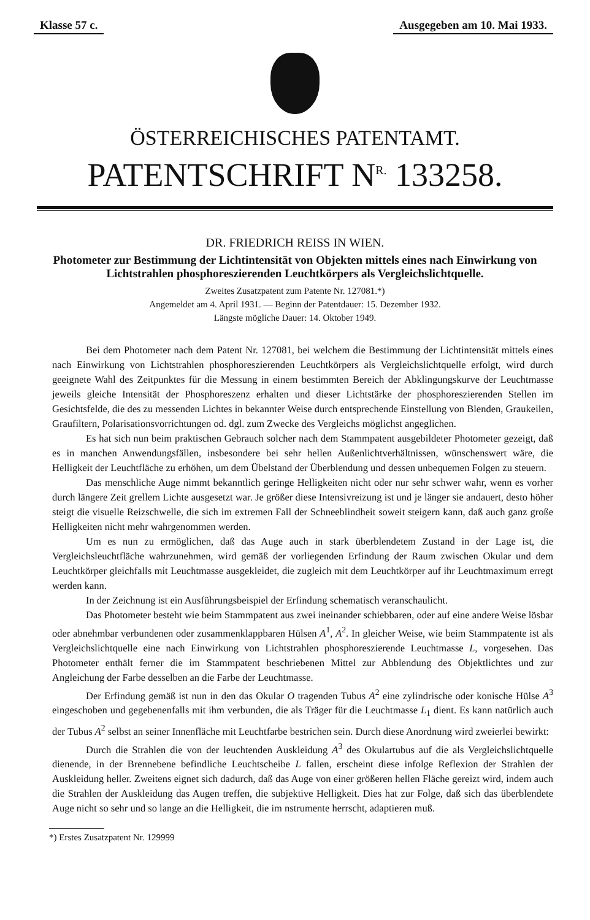Klasse 57 c. Ausgegeben am 10. Mai 1933.
ÖSTERREICHISCHES PATENTAMT.
PATENTSCHRIFT N<sup>R.</sup> 133258.
DR. FRIEDRICH REISS IN WIEN.
Photometer zur Bestimmung der Lichtintensität von Objekten mittels eines nach Einwirkung von Lichtstrahlen phosphoreszierenden Leuchtkörpers als Vergleichslichtquelle.
Zweites Zusatzpatent zum Patente Nr. 127081.*)
Angemeldet am 4. April 1931. — Beginn der Patentdauer: 15. Dezember 1932.
Längste mögliche Dauer: 14. Oktober 1949.
Bei dem Photometer nach dem Patent Nr. 127081, bei welchem die Bestimmung der Lichtintensität mittels eines nach Einwirkung von Lichtstrahlen phosphoreszierenden Leuchtkörpers als Vergleichslichtquelle erfolgt, wird durch geeignete Wahl des Zeitpunktes für die Messung in einem bestimmten Bereich der Abklingungskurve der Leuchtmasse jeweils gleiche Intensität der Phosphoreszenz erhalten und dieser Lichtstärke der phosphoreszierenden Stellen im Gesichtsfelde, die des zu messenden Lichtes in bekannter Weise durch entsprechende Einstellung von Blenden, Graukeilen, Graufiltern, Polarisationsvorrichtungen od. dgl. zum Zwecke des Vergleichs möglichst angeglichen.
Es hat sich nun beim praktischen Gebrauch solcher nach dem Stammpatent ausgebildeter Photometer gezeigt, daß es in manchen Anwendungsfällen, insbesondere bei sehr hellen Außenlichtverhältnissen, wünschenswert wäre, die Helligkeit der Leuchtfläche zu erhöhen, um dem Übelstand der Überblendung und dessen unbequemen Folgen zu steuern.
Das menschliche Auge nimmt bekanntlich geringe Helligkeiten nicht oder nur sehr schwer wahr, wenn es vorher durch längere Zeit grellem Lichte ausgesetzt war. Je größer diese Intensivreizung ist und je länger sie andauert, desto höher steigt die visuelle Reizschwelle, die sich im extremen Fall der Schneeblindheit soweit steigern kann, daß auch ganz große Helligkeiten nicht mehr wahrgenommen werden.
Um es nun zu ermöglichen, daß das Auge auch in stark überblendetem Zustand in der Lage ist, die Vergleichsleuchtfläche wahrzunehmen, wird gemäß der vorliegenden Erfindung der Raum zwischen Okular und dem Leuchtkörper gleichfalls mit Leuchtmasse ausgekleidet, die zugleich mit dem Leuchtkörper auf ihr Leuchtmaximum erregt werden kann.
In der Zeichnung ist ein Ausführungsbeispiel der Erfindung schematisch veranschaulicht.
Das Photometer besteht wie beim Stammpatent aus zwei ineinander schiebbaren, oder auf eine andere Weise lösbar oder abnehmbar verbundenen oder zusammenklappbaren Hülsen A<sup>1</sup>, A<sup>2</sup>. In gleicher Weise, wie beim Stammpatente ist als Vergleichslichtquelle eine nach Einwirkung von Lichtstrahlen phosphoreszierende Leuchtmasse L, vorgesehen. Das Photometer enthält ferner die im Stammpatent beschriebenen Mittel zur Abblendung des Objektlichtes und zur Angleichung der Farbe desselben an die Farbe der Leuchtmasse.
Der Erfindung gemäß ist nun in den das Okular O tragenden Tubus A<sup>2</sup> eine zylindrische oder konische Hülse A<sup>3</sup> eingeschoben und gegebenenfalls mit ihm verbunden, die als Träger für die Leuchtmasse L<sub>1</sub> dient. Es kann natürlich auch der Tubus A<sup>2</sup> selbst an seiner Innenfläche mit Leuchtfarbe bestrichen sein. Durch diese Anordnung wird zweierlei bewirkt:
Durch die Strahlen die von der leuchtenden Auskleidung A<sup>3</sup> des Okulartubus auf die als Vergleichslichtquelle dienende, in der Brennebene befindliche Leuchtscheibe L fallen, erscheint diese infolge Reflexion der Strahlen der Auskleidung heller. Zweitens eignet sich dadurch, daß das Auge von einer größeren hellen Fläche gereizt wird, indem auch die Strahlen der Auskleidung das Augen treffen, die subjektive Helligkeit. Dies hat zur Folge, daß sich das überblendete Auge nicht so sehr und so lange an die Helligkeit, die im nstrumente herrscht, adaptieren muß.
*) Erstes Zusatzpatent Nr. 129999